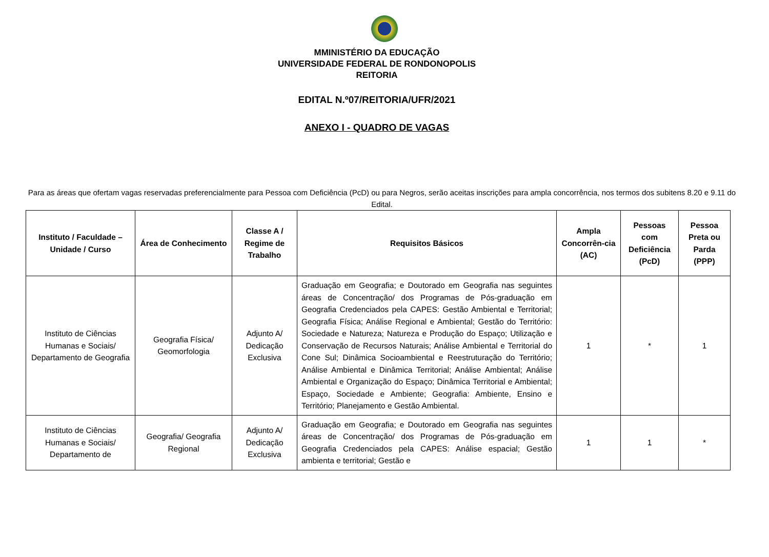MMINISTÉRIO DA EDUCAÇÃO
UNIVERSIDADE FEDERAL DE RONDONOPOLIS
REITORIA
EDITAL N.º07/REITORIA/UFR/2021
ANEXO I - QUADRO DE VAGAS
Para as áreas que ofertam vagas reservadas preferencialmente para Pessoa com Deficiência (PcD) ou para Negros, serão aceitas inscrições para ampla concorrência, nos termos dos subitens 8.20 e 9.11 do Edital.
| Instituto / Faculdade – Unidade / Curso | Área de Conhecimento | Classe A / Regime de Trabalho | Requisitos Básicos | Ampla Concorrên-cia (AC) | Pessoas com Deficiência (PcD) | Pessoa Preta ou Parda (PPP) |
| --- | --- | --- | --- | --- | --- | --- |
| Instituto de Ciências Humanas e Sociais/ Departamento de Geografia | Geografia Física/ Geomorfologia | Adjunto A/ Dedicação Exclusiva | Graduação em Geografia; e Doutorado em Geografia nas seguintes áreas de Concentração/ dos Programas de Pós-graduação em Geografia Credenciados pela CAPES: Gestão Ambiental e Territorial; Geografia Física; Análise Regional e Ambiental; Gestão do Território: Sociedade e Natureza; Natureza e Produção do Espaço; Utilização e Conservação de Recursos Naturais; Análise Ambiental e Territorial do Cone Sul; Dinâmica Socioambiental e Reestruturação do Território; Análise Ambiental e Dinâmica Territorial; Análise Ambiental; Análise Ambiental e Organização do Espaço; Dinâmica Territorial e Ambiental; Espaço, Sociedade e Ambiente; Geografia: Ambiente, Ensino e Território; Planejamento e Gestão Ambiental. | 1 | * | 1 |
| Instituto de Ciências Humanas e Sociais/ Departamento de | Geografia/ Geografia Regional | Adjunto A/ Dedicação Exclusiva | Graduação em Geografia; e Doutorado em Geografia nas seguintes áreas de Concentração/ dos Programas de Pós-graduação em Geografia Credenciados pela CAPES: Análise espacial; Gestão ambienta e territorial; Gestão e | 1 | 1 | * |